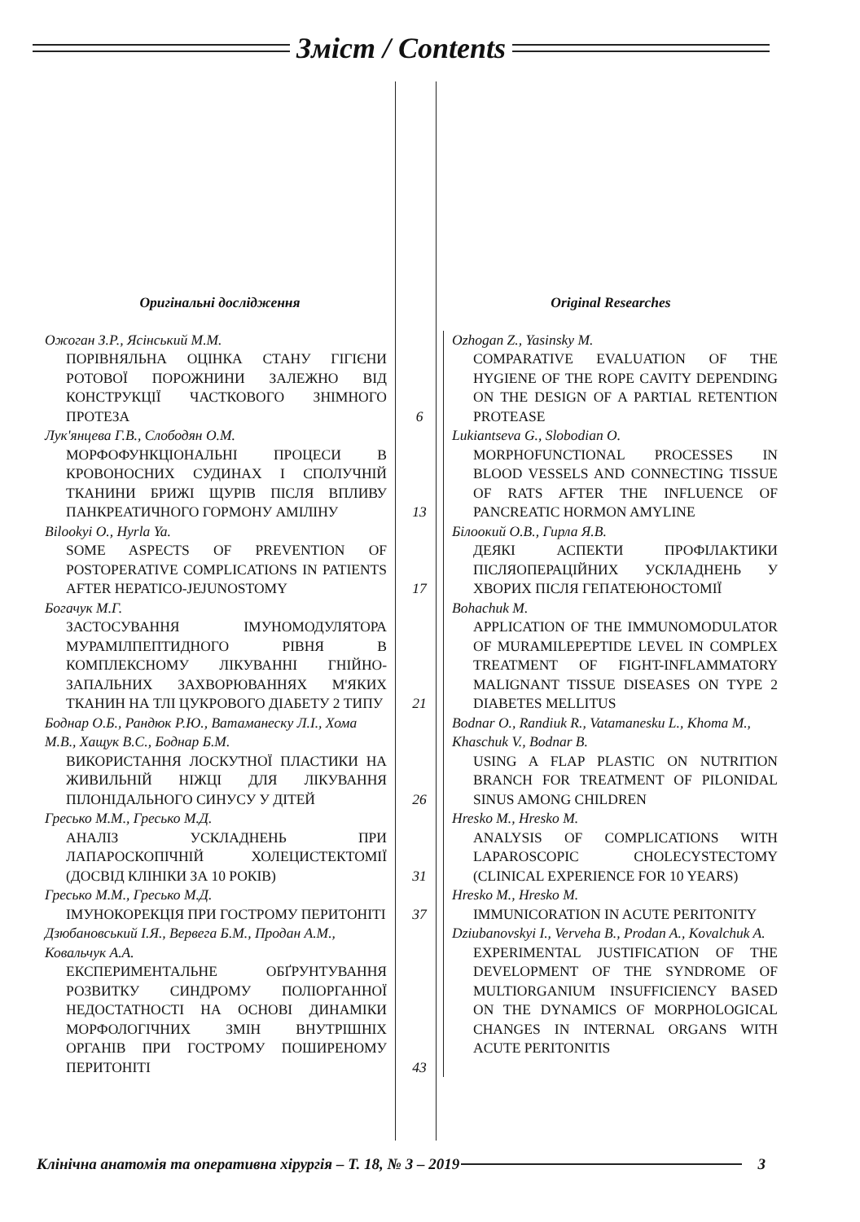Зміст / Contents
Оригінальні дослідження
Original Researches
Ожоган З.Р., Ясінський М.М.
ПОРІВНЯЛЬНА ОЦІНКА СТАНУ ГІГІЄНИ РОТОВОЇ ПОРОЖНИНИ ЗАЛЕЖНО ВІД КОНСТРУКЦІЇ ЧАСТКОВОГО ЗНІМНОГО ПРОТЕЗА
6
Ozhogan Z., Yasinsky M.
COMPARATIVE EVALUATION OF THE HYGIENE OF THE ROPE CAVITY DEPENDING ON THE DESIGN OF A PARTIAL RETENTION PROTEASE
Лук'янцева Г.В., Слободян О.М.
МОРФОФУНКЦІОНАЛЬНІ ПРОЦЕСИ В КРОВОНОСНИХ СУДИНАХ І СПОЛУЧНІЙ ТКАНИНИ БРИЖІ ЩУРІВ ПІСЛЯ ВПЛИВУ ПАНКРЕАТИЧНОГО ГОРМОНУ АМІЛІНУ
13
Lukiantseva G., Slobodian O.
MORPHOFUNCTIONAL PROCESSES IN BLOOD VESSELS AND CONNECTING TISSUE OF RATS AFTER THE INFLUENCE OF PANCREATIC HORMON AMYLINE
Bilookyi O., Hyrla Ya.
SOME ASPECTS OF PREVENTION OF POSTOPERATIVE COMPLICATIONS IN PATIENTS AFTER HEPATICO-JEJUNOSTOMY
17
Білоокий О.В., Гирла Я.В.
ДЕЯКІ АСПЕКТИ ПРОФІЛАКТИКИ ПІСЛЯОПЕРАЦІЙНИХ УСКЛАДНЕНЬ У ХВОРИХ ПІСЛЯ ГЕПАТЕЮНОСТОМІЇ
Богачук М.Г.
ЗАСТОСУВАННЯ ІМУНОМОДУЛЯТОРА МУРАМІЛПЕПТИДНОГО РІВНЯ В КОМПЛЕКСНОМУ ЛІКУВАННІ ГНІЙНО-ЗАПАЛЬНИХ ЗАХВОРЮВАННЯХ М'ЯКИХ ТКАНИН НА ТЛІ ЦУКРОВОГО ДІАБЕТУ 2 ТИПУ
21
Bohachuk M.
APPLICATION OF THE IMMUNOMODULATOR OF MURAMILEPEPTIDE LEVEL IN COMPLEX TREATMENT OF FIGHT-INFLAMMATORY MALIGNANT TISSUE DISEASES ON TYPE 2 DIABETES MELLITUS
Боднар О.Б., Рандюк Р.Ю., Ватаманеску Л.І., Хома М.В., Хащук В.С., Боднар Б.М.
ВИКОРИСТАННЯ ЛОСКУТНОЇ ПЛАСТИКИ НА ЖИВИЛЬНІЙ НІЖЦІ ДЛЯ ЛІКУВАННЯ ПІЛОНІДАЛЬНОГО СИНУСУ У ДІТЕЙ
26
Bodnar O., Randiuk R., Vatamanesku L., Khoma M., Khaschuk V., Bodnar B.
USING A FLAP PLASTIC ON NUTRITION BRANCH FOR TREATMENT OF PILONIDAL SINUS AMONG CHILDREN
Гресько М.М., Гресько М.Д.
АНАЛІЗ УСКЛАДНЕНЬ ПРИ ЛАПАРОСКОПІЧНІЙ ХОЛЕЦИСТЕКТОМІЇ (ДОСВІД КЛІНІКИ ЗА 10 РОКІВ)
31
Hresko M., Hresko M.
ANALYSIS OF COMPLICATIONS WITH LAPAROSCOPIC CHOLECYSTECTOMY (CLINICAL EXPERIENCE FOR 10 YEARS)
Гресько М.М., Гресько М.Д.
ІМУНОКОРЕКЦІЯ ПРИ ГОСТРОМУ ПЕРИТОНІТІ
37
Hresko M., Hresko M.
IMMUNICORATION IN ACUTE PERITONITY
Дзюбановський І.Я., Вервега Б.М., Продан А.М., Ковальчук А.А.
ЕКСПЕРИМЕНТАЛЬНЕ ОБҐРУНТУВАННЯ РОЗВИТКУ СИНДРОМУ ПОЛІОРГАННОЇ НЕДОСТАТНОСТІ НА ОСНОВІ ДИНАМІКИ МОРФОЛОГІЧНИХ ЗМІН ВНУТРІШНІХ ОРГАНІВ ПРИ ГОСТРОМУ ПОШИРЕНОМУ ПЕРИТОНІТІ
43
Dziubanovskyi I., Verveha B., Prodan A., Kovalchuk A.
EXPERIMENTAL JUSTIFICATION OF THE DEVELOPMENT OF THE SYNDROME OF MULTIORGANIUM INSUFFICIENCY BASED ON THE DYNAMICS OF MORPHOLOGICAL CHANGES IN INTERNAL ORGANS WITH ACUTE PERITONITIS
Клінічна анатомія та оперативна хірургія – Т. 18, № 3 – 2019
3